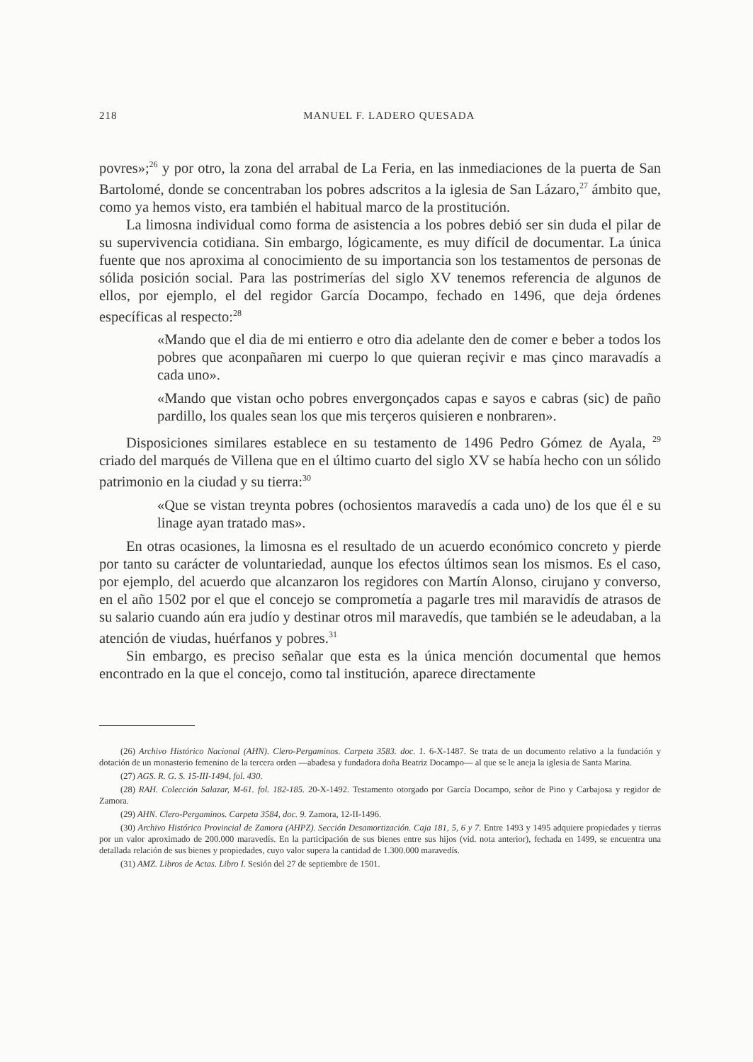218 MANUEL F. LADERO QUESADA
povres»;<sup>26</sup> y por otro, la zona del arrabal de La Feria, en las inmediaciones de la puerta de San Bartolomé, donde se concentraban los pobres adscritos a la iglesia de San Lázaro,<sup>27</sup> ámbito que, como ya hemos visto, era también el habitual marco de la prostitución.
La limosna individual como forma de asistencia a los pobres debió ser sin duda el pilar de su supervivencia cotidiana. Sin embargo, lógicamente, es muy difícil de documentar. La única fuente que nos aproxima al conocimiento de su importancia son los testamentos de personas de sólida posición social. Para las postrimerías del siglo XV tenemos referencia de algunos de ellos, por ejemplo, el del regidor García Docampo, fechado en 1496, que deja órdenes específicas al respecto:<sup>28</sup>
«Mando que el dia de mi entierro e otro dia adelante den de comer e beber a todos los pobres que aconpañaren mi cuerpo lo que quieran reçivir e mas çinco maravadís a cada uno».
«Mando que vistan ocho pobres envergonçados capas e sayos e cabras (sic) de paño pardillo, los quales sean los que mis terçeros quisieren e nonbraren».
Disposiciones similares establece en su testamento de 1496 Pedro Gómez de Ayala, <sup>29</sup> criado del marqués de Villena que en el último cuarto del siglo XV se había hecho con un sólido patrimonio en la ciudad y su tierra:<sup>30</sup>
«Que se vistan treynta pobres (ochosientos maravedís a cada uno) de los que él e su linage ayan tratado mas».
En otras ocasiones, la limosna es el resultado de un acuerdo económico concreto y pierde por tanto su carácter de voluntariedad, aunque los efectos últimos sean los mismos. Es el caso, por ejemplo, del acuerdo que alcanzaron los regidores con Martín Alonso, cirujano y converso, en el año 1502 por el que el concejo se comprometía a pagarle tres mil maravidís de atrasos de su salario cuando aún era judío y destinar otros mil maravedís, que también se le adeudaban, a la atención de viudas, huérfanos y pobres.<sup>31</sup>
Sin embargo, es preciso señalar que esta es la única mención documental que hemos encontrado en la que el concejo, como tal institución, aparece directamente
(26) Archivo Histórico Nacional (AHN). Clero-Pergaminos. Carpeta 3583. doc. 1. 6-X-1487. Se trata de un documento relativo a la fundación y dotación de un monasterio femenino de la tercera orden —abadesa y fundadora doña Beatriz Docampo— al que se le aneja la iglesia de Santa Marina.
(27) AGS. R. G. S. 15-III-1494, fol. 430.
(28) RAH. Colección Salazar, M-61. fol. 182-185. 20-X-1492. Testamento otorgado por García Docampo, señor de Pino y Carbajosa y regidor de Zamora.
(29) AHN. Clero-Pergaminos. Carpeta 3584, doc. 9. Zamora, 12-II-1496.
(30) Archivo Histórico Provincial de Zamora (AHPZ). Sección Desamortización. Caja 181, 5, 6 y 7. Entre 1493 y 1495 adquiere propiedades y tierras por un valor aproximado de 200.000 maravedís. En la participación de sus bienes entre sus hijos (vid. nota anterior), fechada en 1499, se encuentra una detallada relación de sus bienes y propiedades, cuyo valor supera la cantidad de 1.300.000 maravedís.
(31) AMZ. Libros de Actas. Libro I. Sesión del 27 de septiembre de 1501.